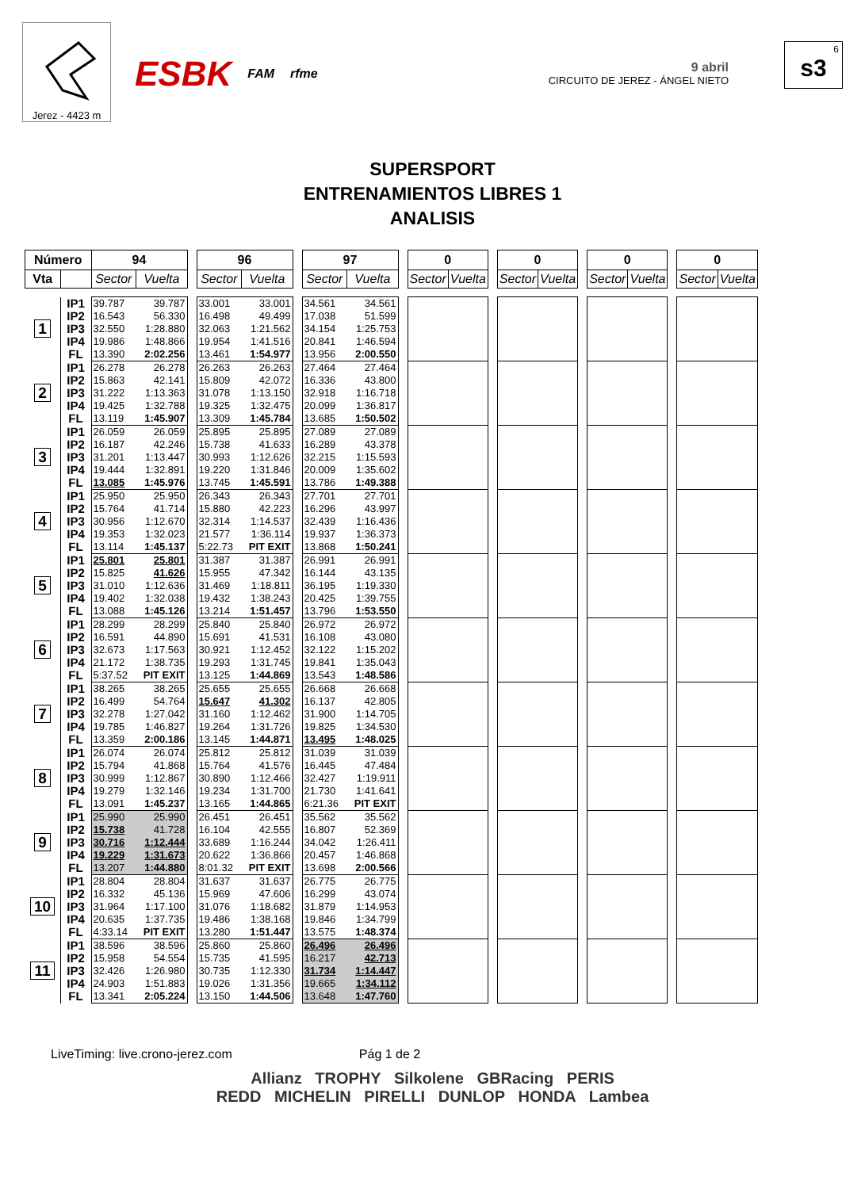Jerez - 4423 m
ESBK FAM rfme
9 abril
CIRCUITO DE JEREZ - ÁNGEL NIETO
6
s3
SUPERSPORT
ENTRENAMIENTOS LIBRES 1
ANALISIS
| Número | | 94 | | | 96 | | | 97 | | | 0 | | | 0 | | | 0 | | | 0 | |
| Vta | | Sector | Vuelta | | Sector | Vuelta | | Sector | Vuelta | | Sector | Vuelta | | Sector | Vuelta | | Sector | Vuelta | | Sector | Vuelta |
| 1 | IP1 | 39.787 | 39.787 | | 33.001 | 33.001 | | 34.561 | 34.561 | | | | | | | | | | | | |
| | IP2 | 16.543 | 56.330 | | 16.498 | 49.499 | | 17.038 | 51.599 | | | | | | | | | | | | |
| | IP3 | 32.550 | 1:28.880 | | 32.063 | 1:21.562 | | 34.154 | 1:25.753 | | | | | | | | | | | | |
| | IP4 | 19.986 | 1:48.866 | | 19.954 | 1:41.516 | | 20.841 | 1:46.594 | | | | | | | | | | | | |
| | FL | 13.390 | 2:02.256 | | 13.461 | 1:54.977 | | 13.956 | 2:00.550 | | | | | | | | | | | | |
| 2 | IP1 | 26.278 | 26.278 | | 26.263 | 26.263 | | 27.464 | 27.464 | | | | | | | | | | | | |
| | IP2 | 15.863 | 42.141 | | 15.809 | 42.072 | | 16.336 | 43.800 | | | | | | | | | | | | |
| | IP3 | 31.222 | 1:13.363 | | 31.078 | 1:13.150 | | 32.918 | 1:16.718 | | | | | | | | | | | | |
| | IP4 | 19.425 | 1:32.788 | | 19.325 | 1:32.475 | | 20.099 | 1:36.817 | | | | | | | | | | | | |
| | FL | 13.119 | 1:45.907 | | 13.309 | 1:45.784 | | 13.685 | 1:50.502 | | | | | | | | | | | | |
| 3 | IP1 | 26.059 | 26.059 | | 25.895 | 25.895 | | 27.089 | 27.089 | | | | | | | | | | | | |
| | IP2 | 16.187 | 42.246 | | 15.738 | 41.633 | | 16.289 | 43.378 | | | | | | | | | | | | |
| | IP3 | 31.201 | 1:13.447 | | 30.993 | 1:12.626 | | 32.215 | 1:15.593 | | | | | | | | | | | | |
| | IP4 | 19.444 | 1:32.891 | | 19.220 | 1:31.846 | | 20.009 | 1:35.602 | | | | | | | | | | | | |
| | FL | 13.085 | 1:45.976 | | 13.745 | 1:45.591 | | 13.786 | 1:49.388 | | | | | | | | | | | | |
| 4 | IP1 | 25.950 | 25.950 | | 26.343 | 26.343 | | 27.701 | 27.701 | | | | | | | | | | | | |
| | IP2 | 15.764 | 41.714 | | 15.880 | 42.223 | | 16.296 | 43.997 | | | | | | | | | | | | |
| | IP3 | 30.956 | 1:12.670 | | 32.314 | 1:14.537 | | 32.439 | 1:16.436 | | | | | | | | | | | | |
| | IP4 | 19.353 | 1:32.023 | | 21.577 | 1:36.114 | | 19.937 | 1:36.373 | | | | | | | | | | | | |
| | FL | 13.114 | 1:45.137 | | 5:22.73 | PIT EXIT | | 13.868 | 1:50.241 | | | | | | | | | | | | |
| 5 | IP1 | 25.801 | 25.801 | | 31.387 | 31.387 | | 26.991 | 26.991 | | | | | | | | | | | | |
| | IP2 | 15.825 | 41.626 | | 15.955 | 47.342 | | 16.144 | 43.135 | | | | | | | | | | | | |
| | IP3 | 31.010 | 1:12.636 | | 31.469 | 1:18.811 | | 36.195 | 1:19.330 | | | | | | | | | | | | |
| | IP4 | 19.402 | 1:32.038 | | 19.432 | 1:38.243 | | 20.425 | 1:39.755 | | | | | | | | | | | | |
| | FL | 13.088 | 1:45.126 | | 13.214 | 1:51.457 | | 13.796 | 1:53.550 | | | | | | | | | | | | |
| 6 | IP1 | 28.299 | 28.299 | | 25.840 | 25.840 | | 26.972 | 26.972 | | | | | | | | | | | | |
| | IP2 | 16.591 | 44.890 | | 15.691 | 41.531 | | 16.108 | 43.080 | | | | | | | | | | | | |
| | IP3 | 32.673 | 1:17.563 | | 30.921 | 1:12.452 | | 32.122 | 1:15.202 | | | | | | | | | | | | |
| | IP4 | 21.172 | 1:38.735 | | 19.293 | 1:31.745 | | 19.841 | 1:35.043 | | | | | | | | | | | | |
| | FL | 5:37.52 | PIT EXIT | | 13.125 | 1:44.869 | | 13.543 | 1:48.586 | | | | | | | | | | | | |
| 7 | IP1 | 38.265 | 38.265 | | 25.655 | 25.655 | | 26.668 | 26.668 | | | | | | | | | | | | |
| | IP2 | 16.499 | 54.764 | | 15.647 | 41.302 | | 16.137 | 42.805 | | | | | | | | | | | | |
| | IP3 | 32.278 | 1:27.042 | | 31.160 | 1:12.462 | | 31.900 | 1:14.705 | | | | | | | | | | | | |
| | IP4 | 19.785 | 1:46.827 | | 19.264 | 1:31.726 | | 19.825 | 1:34.530 | | | | | | | | | | | | |
| | FL | 13.359 | 2:00.186 | | 13.145 | 1:44.871 | | 13.495 | 1:48.025 | | | | | | | | | | | | |
| 8 | IP1 | 26.074 | 26.074 | | 25.812 | 25.812 | | 31.039 | 31.039 | | | | | | | | | | | | |
| | IP2 | 15.794 | 41.868 | | 15.764 | 41.576 | | 16.445 | 47.484 | | | | | | | | | | | | |
| | IP3 | 30.999 | 1:12.867 | | 30.890 | 1:12.466 | | 32.427 | 1:19.911 | | | | | | | | | | | | |
| | IP4 | 19.279 | 1:32.146 | | 19.234 | 1:31.700 | | 21.730 | 1:41.641 | | | | | | | | | | | | |
| | FL | 13.091 | 1:45.237 | | 13.165 | 1:44.865 | | 6:21.36 | PIT EXIT | | | | | | | | | | | | |
| 9 | IP1 | 25.990 | 25.990 | | 26.451 | 26.451 | | 35.562 | 35.562 | | | | | | | | | | | | |
| | IP2 | 15.738 | 41.728 | | 16.104 | 42.555 | | 16.807 | 52.369 | | | | | | | | | | | | |
| | IP3 | 30.716 | 1:12.444 | | 33.689 | 1:16.244 | | 34.042 | 1:26.411 | | | | | | | | | | | | |
| | IP4 | 19.229 | 1:31.673 | | 20.622 | 1:36.866 | | 20.457 | 1:46.868 | | | | | | | | | | | | |
| | FL | 13.207 | 1:44.880 | | 8:01.32 | PIT EXIT | | 13.698 | 2:00.566 | | | | | | | | | | | | |
| 10 | IP1 | 28.804 | 28.804 | | 31.637 | 31.637 | | 26.775 | 26.775 | | | | | | | | | | | | |
| | IP2 | 16.332 | 45.136 | | 15.969 | 47.606 | | 16.299 | 43.074 | | | | | | | | | | | | |
| | IP3 | 31.964 | 1:17.100 | | 31.076 | 1:18.682 | | 31.879 | 1:14.953 | | | | | | | | | | | | |
| | IP4 | 20.635 | 1:37.735 | | 19.486 | 1:38.168 | | 19.846 | 1:34.799 | | | | | | | | | | | | |
| | FL | 4:33.14 | PIT EXIT | | 13.280 | 1:51.447 | | 13.575 | 1:48.374 | | | | | | | | | | | | |
| 11 | IP1 | 38.596 | 38.596 | | 25.860 | 25.860 | | 26.496 | 26.496 | | | | | | | | | | | | |
| | IP2 | 15.958 | 54.554 | | 15.735 | 41.595 | | 16.217 | 42.713 | | | | | | | | | | | | |
| | IP3 | 32.426 | 1:26.980 | | 30.735 | 1:12.330 | | 31.734 | 1:14.447 | | | | | | | | | | | | |
| | IP4 | 24.903 | 1:51.883 | | 19.026 | 1:31.356 | | 19.665 | 1:34.112 | | | | | | | | | | | | |
| | FL | 13.341 | 2:05.224 | | 13.150 | 1:44.506 | | 13.648 | 1:47.760 | | | | | | | | | | | | |
LiveTiming: live.crono-jerez.com Pág 1 de 2
Allianz TROPHY Silkolene GBRacing PERIS
REDD MICHELIN PIRELLI DUNLOP HONDA Lambea